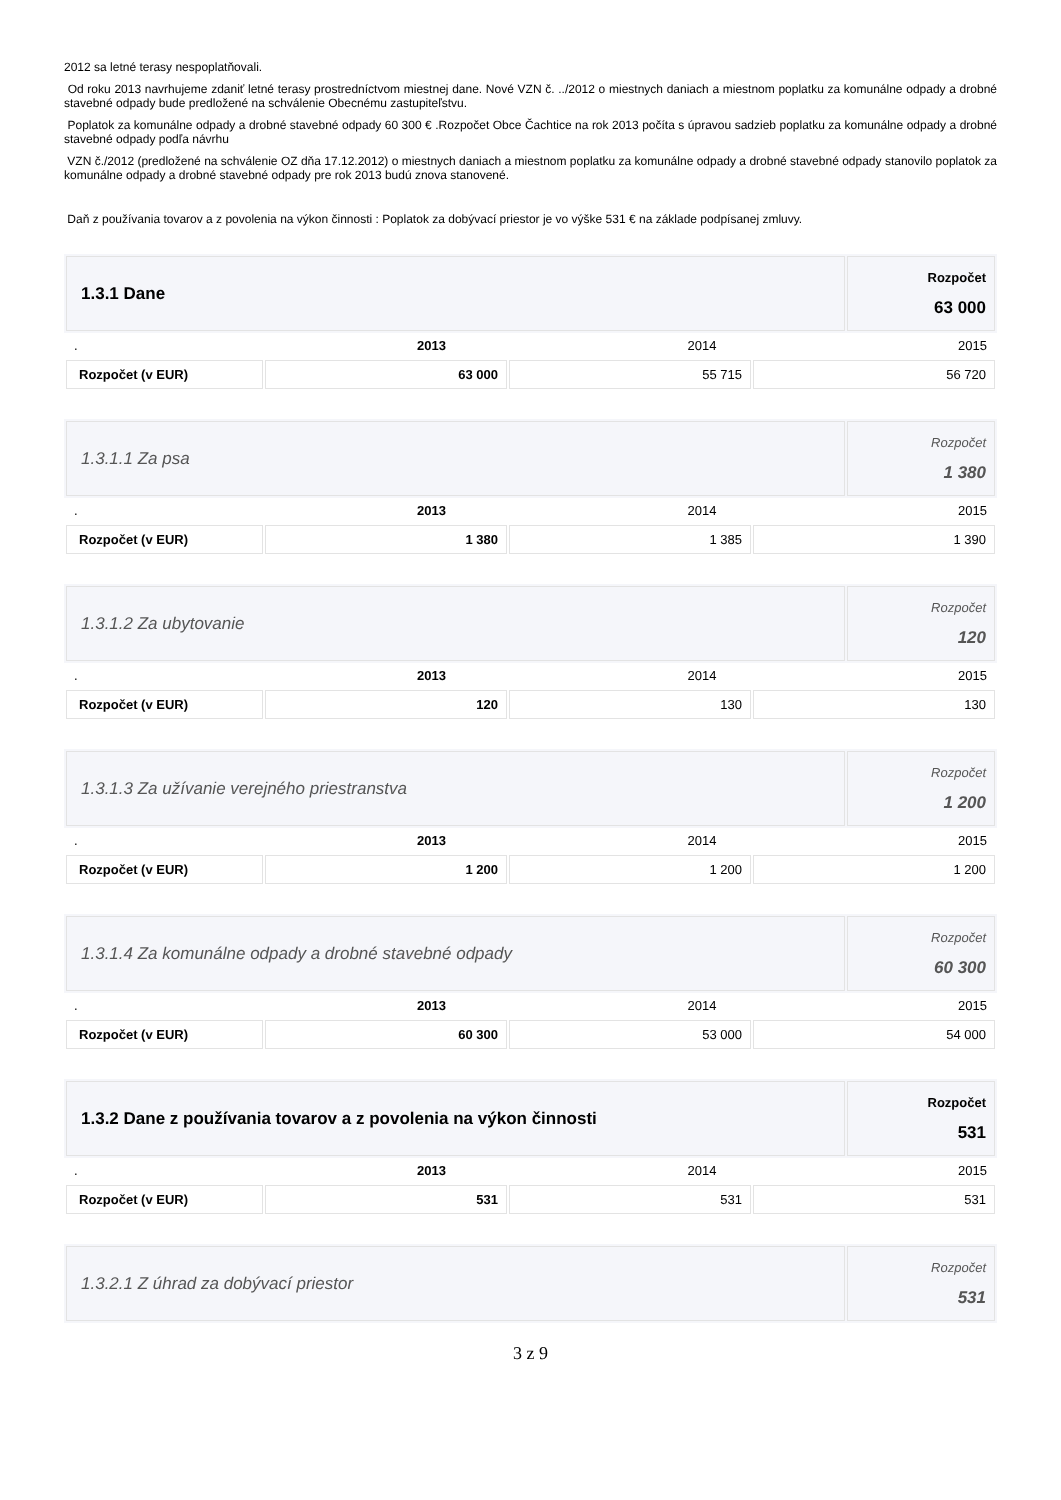2012 sa letné terasy nespoplatňovali.
Od roku 2013 navrhujeme zdaniť letné terasy prostredníctvom miestnej dane. Nové VZN č. ../2012 o miestnych daniach a miestnom poplatku za komunálne odpady a drobné stavebné odpady bude predložené na schválenie Obecnému zastupiteľstvu.
Poplatok za komunálne odpady a drobné stavebné odpady 60 300 € .Rozpočet Obce Čachtice na rok 2013 počíta s úpravou sadzieb poplatku za komunálne odpady a drobné stavebné odpady podľa návrhu
VZN č./2012 (predložené na schválenie OZ dňa 17.12.2012) o miestnych daniach a miestnom poplatku za komunálne odpady a drobné stavebné odpady stanovilo poplatok za komunálne odpady a drobné stavebné odpady pre rok 2013 budú znova stanovené.
Daň z používania tovarov a z povolenia na výkon činnosti : Poplatok za dobývací priestor je vo výške 531 € na základe podpísanej zmluvy.
| 1.3.1 Dane | Rozpočet 63 000 |
| . | 2013 | 2014 | 2015 |
| Rozpočet (v EUR) | 63 000 | 55 715 | 56 720 |
| 1.3.1.1 Za psa | Rozpočet 1 380 |
| . | 2013 | 2014 | 2015 |
| Rozpočet (v EUR) | 1 380 | 1 385 | 1 390 |
| 1.3.1.2 Za ubytovanie | Rozpočet 120 |
| . | 2013 | 2014 | 2015 |
| Rozpočet (v EUR) | 120 | 130 | 130 |
| 1.3.1.3 Za užívanie verejného priestranstva | Rozpočet 1 200 |
| . | 2013 | 2014 | 2015 |
| Rozpočet (v EUR) | 1 200 | 1 200 | 1 200 |
| 1.3.1.4 Za komunálne odpady a drobné stavebné odpady | Rozpočet 60 300 |
| . | 2013 | 2014 | 2015 |
| Rozpočet (v EUR) | 60 300 | 53 000 | 54 000 |
| 1.3.2 Dane z používania tovarov a z povolenia na výkon činnosti | Rozpočet 531 |
| . | 2013 | 2014 | 2015 |
| Rozpočet (v EUR) | 531 | 531 | 531 |
| 1.3.2.1 Z úhrad za dobývací priestor | Rozpočet 531 |
3 z 9